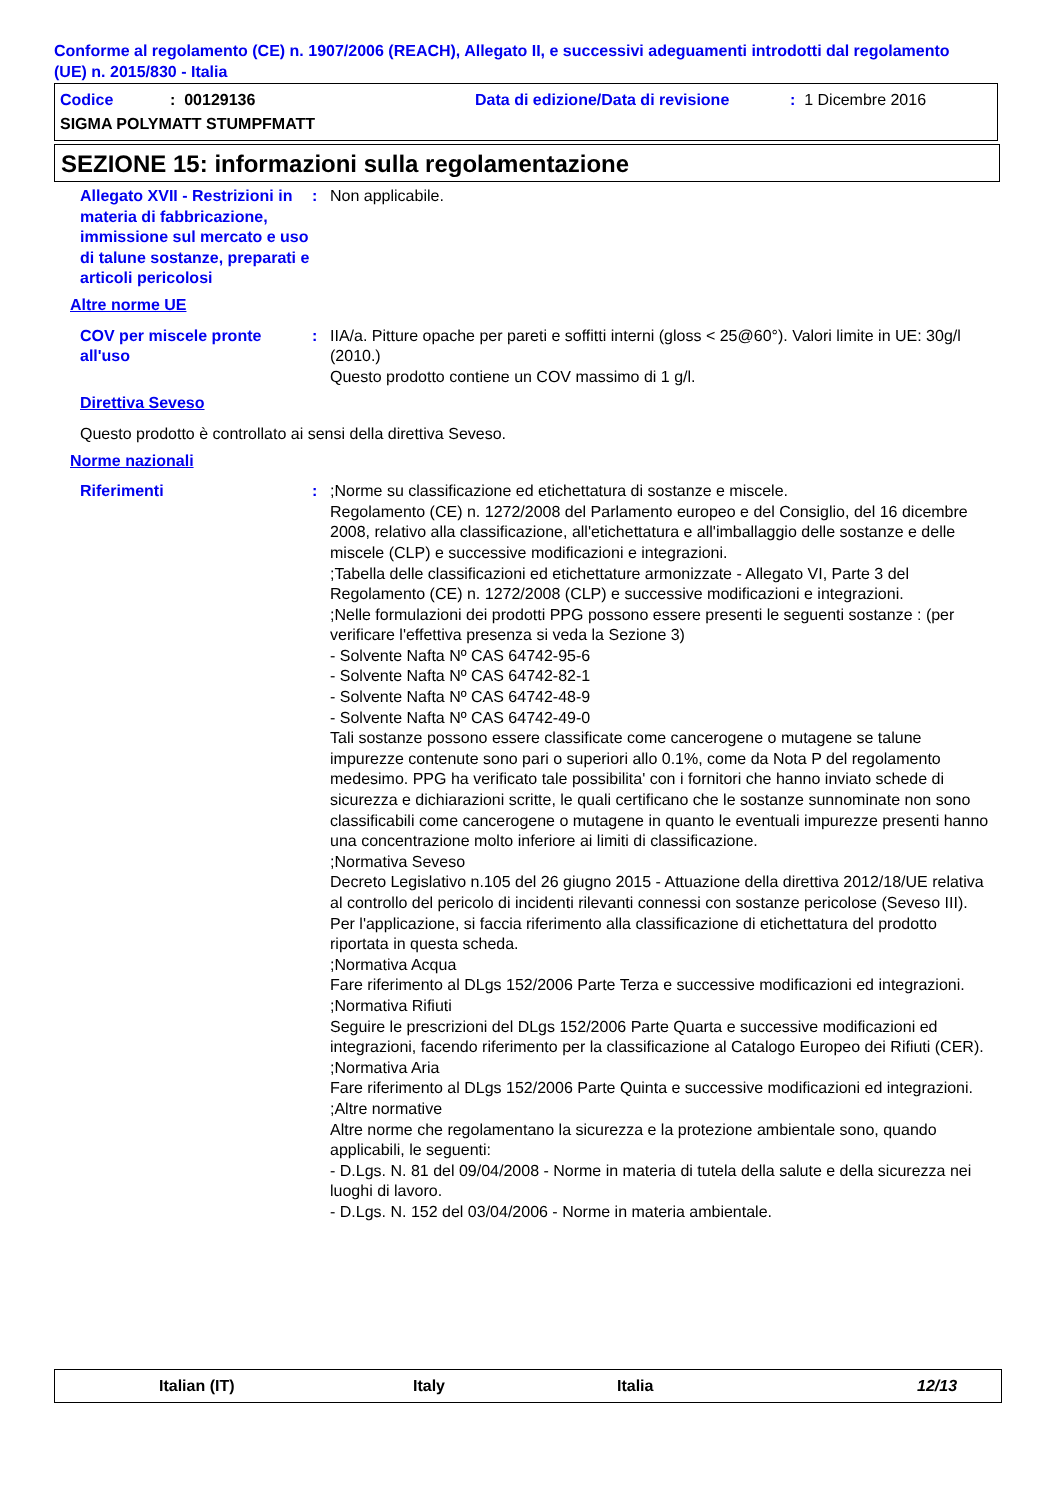Conforme al regolamento (CE) n. 1907/2006 (REACH), Allegato II, e successivi adeguamenti introdotti dal regolamento (UE) n. 2015/830 - Italia
Codice: 00129136 Data di edizione/Data di revisione: 1 Dicembre 2016
SIGMA POLYMATT STUMPFMATT
SEZIONE 15: informazioni sulla regolamentazione
Allegato XVII - Restrizioni in materia di fabbricazione, immissione sul mercato e uso di talune sostanze, preparati e articoli pericolosi
: Non applicabile.
Altre norme UE
COV per miscele pronte all'uso
: IIA/a. Pitture opache per pareti e soffitti interni (gloss < 25@60°). Valori limite in UE: 30g/l (2010.)
Questo prodotto contiene un COV massimo di 1 g/l.
Direttiva Seveso
Questo prodotto è controllato ai sensi della direttiva Seveso.
Norme nazionali
Riferimenti : ;Norme su classificazione ed etichettatura di sostanze e miscele.
Regolamento (CE) n. 1272/2008 del Parlamento europeo e del Consiglio, del 16 dicembre 2008, relativo alla classificazione, all'etichettatura e all'imballaggio delle sostanze e delle miscele (CLP) e successive modificazioni e integrazioni.
;Tabella delle classificazioni ed etichettature armonizzate - Allegato VI, Parte 3 del Regolamento (CE) n. 1272/2008 (CLP) e successive modificazioni e integrazioni.
;Nelle formulazioni dei prodotti PPG possono essere presenti le seguenti sostanze : (per verificare l'effettiva presenza si veda la Sezione 3)
- Solvente Nafta Nº CAS 64742-95-6
- Solvente Nafta Nº CAS 64742-82-1
- Solvente Nafta Nº CAS 64742-48-9
- Solvente Nafta Nº CAS 64742-49-0
Tali sostanze possono essere classificate come cancerogene o mutagene se talune impurezze contenute sono pari o superiori allo 0.1%, come da Nota P del regolamento medesimo. PPG ha verificato tale possibilita' con i fornitori che hanno inviato schede di sicurezza e dichiarazioni scritte, le quali certificano che le sostanze sunnominate non sono classificabili come cancerogene o mutagene in quanto le eventuali impurezze presenti hanno una concentrazione molto inferiore ai limiti di classificazione.
;Normativa Seveso
Decreto Legislativo n.105 del 26 giugno 2015 - Attuazione della direttiva 2012/18/UE relativa al controllo del pericolo di incidenti rilevanti connessi con sostanze pericolose (Seveso III).
Per l'applicazione, si faccia riferimento alla classificazione di etichettatura del prodotto riportata in questa scheda.
;Normativa Acqua
Fare riferimento al DLgs 152/2006 Parte Terza e successive modificazioni ed integrazioni.
;Normativa Rifiuti
Seguire le prescrizioni del DLgs 152/2006 Parte Quarta e successive modificazioni ed integrazioni, facendo riferimento per la classificazione al Catalogo Europeo dei Rifiuti (CER).
;Normativa Aria
Fare riferimento al DLgs 152/2006 Parte Quinta e successive modificazioni ed integrazioni.
;Altre normative
Altre norme che regolamentano la sicurezza e la protezione ambientale sono, quando applicabili, le seguenti:
- D.Lgs. N. 81 del 09/04/2008 - Norme in materia di tutela della salute e della sicurezza nei luoghi di lavoro.
- D.Lgs. N. 152 del 03/04/2006 - Norme in materia ambientale.
Italian (IT) Italy Italia 12/13